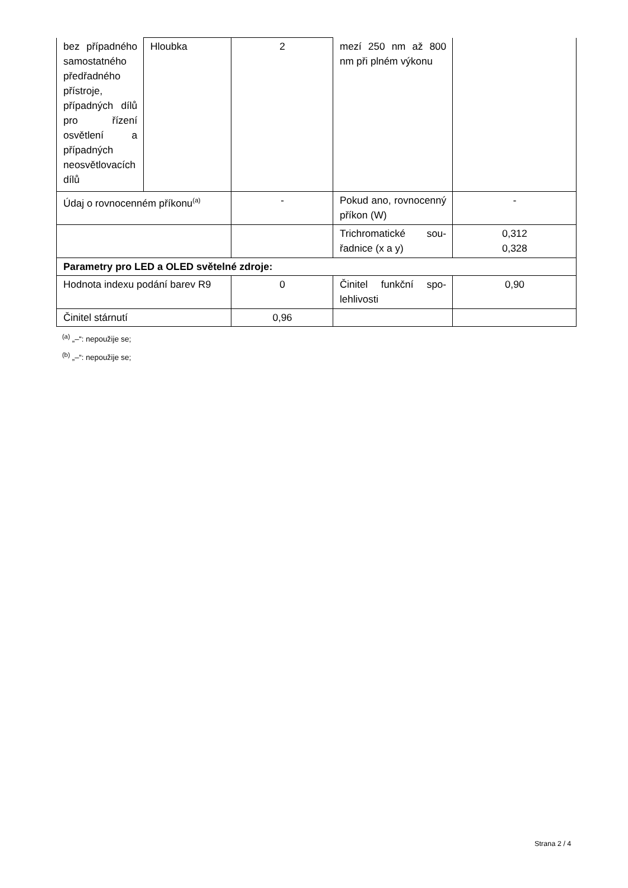| bez případné­ho samostat­ného předřad­ného přístro­je, případných dílů pro ří­zení osvětle­ní a případ­ných neosvět­lovacích dílů | Hloubka | 2 | mezí 250 nm až 800 nm při plném výko­nu | |
| Údaj o rovnocenném příkonu<sup>(a)</sup> | | - | Pokud ano, rovno­cenný příkon (W) | - |
| | | | Trichromatické sou­řadnice (x a y) | 0,312 0,328 |
| Parametry pro LED a OLED světelné zdroje: | | | | |
| Hodnota indexu podání barev R9 | | 0 | Činitel funkční spo­lehlivosti | 0,90 |
| Činitel stárnutí | | 0,96 | | |
<sup>(a)</sup> „–“: nepoužije se;
<sup>(b)</sup> „–“: nepoužije se;
Strana 2 / 4